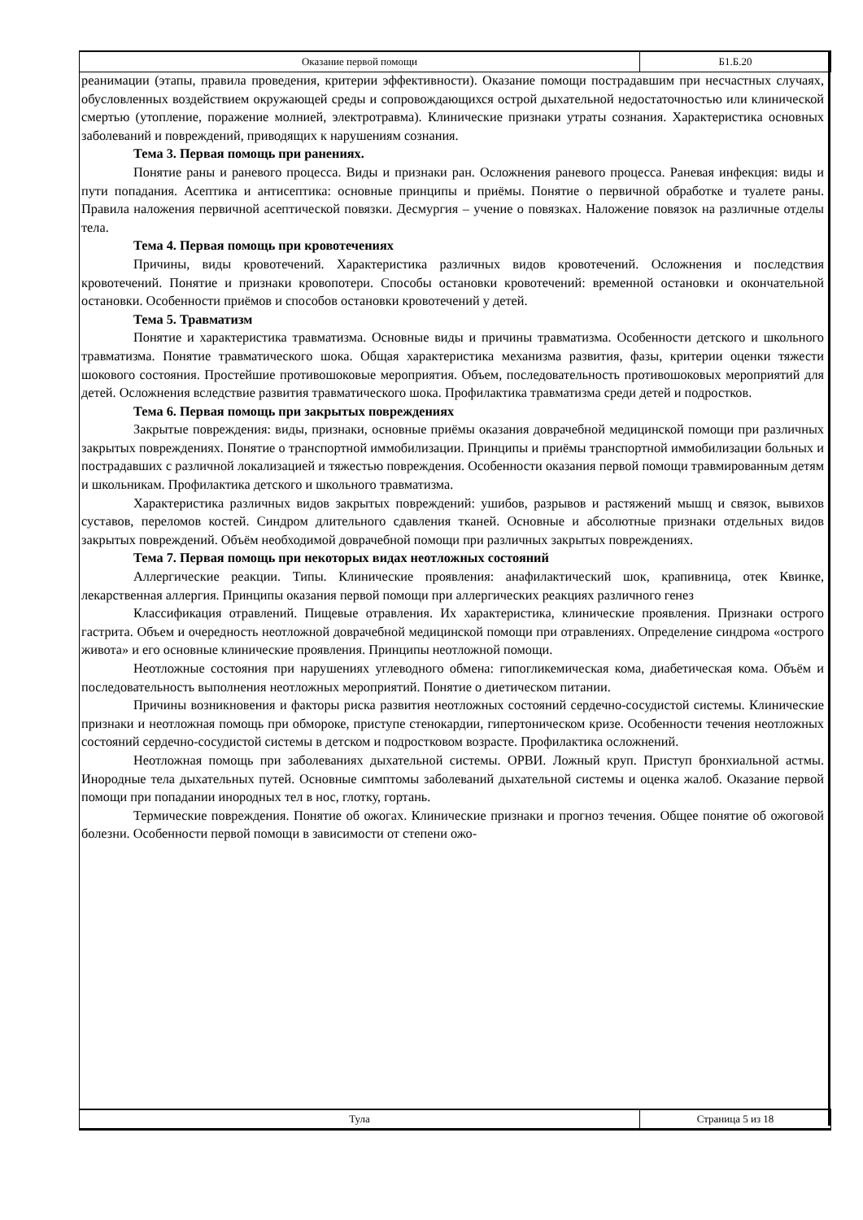Оказание первой помощи Б1.Б.20
реанимации (этапы, правила проведения, критерии эффективности). Оказание помощи пострадавшим при несчастных случаях, обусловленных воздействием окружающей среды и сопровождающихся острой дыхательной недостаточностью или клинической смертью (утопление, поражение молнией, электротравма). Клинические признаки утраты сознания. Характеристика основных заболеваний и повреждений, приводящих к нарушениям сознания.
Тема 3. Первая помощь при ранениях.
Понятие раны и раневого процесса. Виды и признаки ран. Осложнения раневого процесса. Раневая инфекция: виды и пути попадания. Асептика и антисептика: основные принципы и приёмы. Понятие о первичной обработке и туалете раны. Правила наложения первичной асептической повязки. Десмургия – учение о повязках. Наложение повязок на различные отделы тела.
Тема 4. Первая помощь при кровотечениях
Причины, виды кровотечений. Характеристика различных видов кровотечений. Осложнения и последствия кровотечений. Понятие и признаки кровопотери. Способы остановки кровотечений: временной остановки и окончательной остановки. Особенности приёмов и способов остановки кровотечений у детей.
Тема 5. Травматизм
Понятие и характеристика травматизма. Основные виды и причины травматизма. Особенности детского и школьного травматизма. Понятие травматического шока. Общая характеристика механизма развития, фазы, критерии оценки тяжести шокового состояния. Простейшие противошоковые мероприятия. Объем, последовательность противошоковых мероприятий для детей. Осложнения вследствие развития травматического шока. Профилактика травматизма среди детей и подростков.
Тема 6. Первая помощь при закрытых повреждениях
Закрытые повреждения: виды, признаки, основные приёмы оказания доврачебной медицинской помощи при различных закрытых повреждениях. Понятие о транспортной иммобилизации. Принципы и приёмы транспортной иммобилизации больных и пострадавших с различной локализацией и тяжестью повреждения. Особенности оказания первой помощи травмированным детям и школьникам. Профилактика детского и школьного травматизма.
Характеристика различных видов закрытых повреждений: ушибов, разрывов и растяжений мышц и связок, вывихов суставов, переломов костей. Синдром длительного сдавления тканей. Основные и абсолютные признаки отдельных видов закрытых повреждений. Объём необходимой доврачебной помощи при различных закрытых повреждениях.
Тема 7. Первая помощь при некоторых видах неотложных состояний
Аллергические реакции. Типы. Клинические проявления: анафилактический шок, крапивница, отек Квинке, лекарственная аллергия. Принципы оказания первой помощи при аллергических реакциях различного генез
Классификация отравлений. Пищевые отравления. Их характеристика, клинические проявления. Признаки острого гастрита. Объем и очередность неотложной доврачебной медицинской помощи при отравлениях. Определение синдрома «острого живота» и его основные клинические проявления. Принципы неотложной помощи.
Неотложные состояния при нарушениях углеводного обмена: гипогликемическая кома, диабетическая кома. Объём и последовательность выполнения неотложных мероприятий. Понятие о диетическом питании.
Причины возникновения и факторы риска развития неотложных состояний сердечно-сосудистой системы. Клинические признаки и неотложная помощь при обмороке, приступе стенокардии, гипертоническом кризе. Особенности течения неотложных состояний сердечно-сосудистой системы в детском и подростковом возрасте. Профилактика осложнений.
Неотложная помощь при заболеваниях дыхательной системы. ОРВИ. Ложный круп. Приступ бронхиальной астмы. Инородные тела дыхательных путей. Основные симптомы заболеваний дыхательной системы и оценка жалоб. Оказание первой помощи при попадании инородных тел в нос, глотку, гортань.
Термические повреждения. Понятие об ожогах. Клинические признаки и прогноз течения. Общее понятие об ожоговой болезни. Особенности первой помощи в зависимости от степени ожо-
Тула Страница 5 из 18